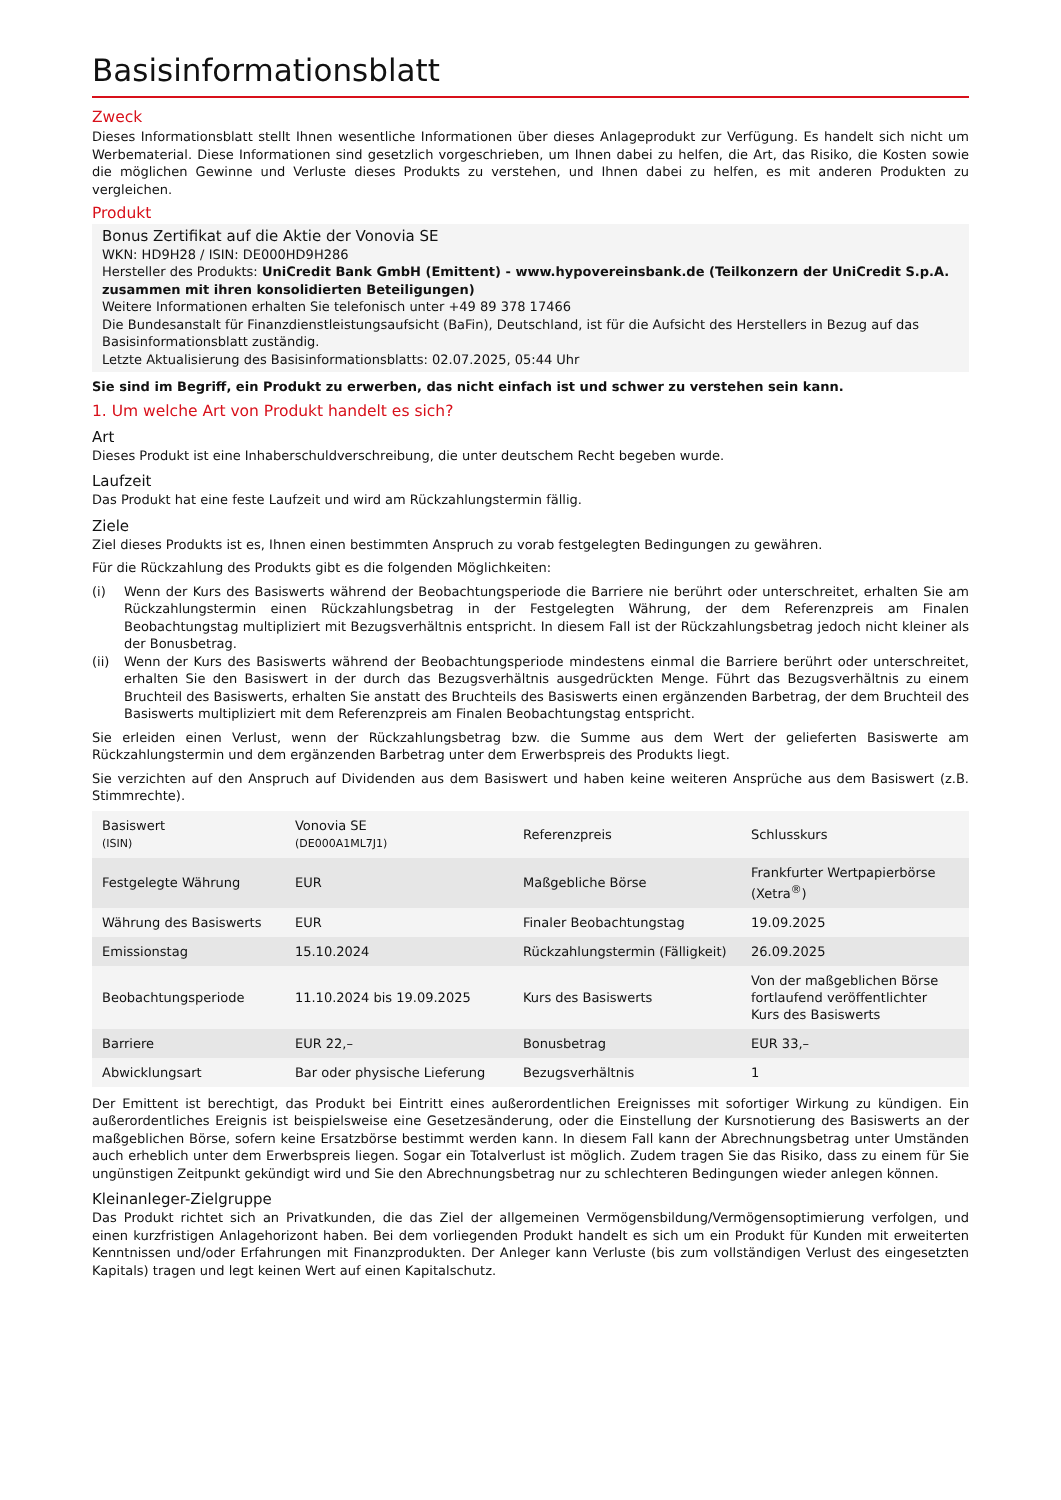Basisinformationsblatt
Zweck
Dieses Informationsblatt stellt Ihnen wesentliche Informationen über dieses Anlageprodukt zur Verfügung. Es handelt sich nicht um Werbematerial. Diese Informationen sind gesetzlich vorgeschrieben, um Ihnen dabei zu helfen, die Art, das Risiko, die Kosten sowie die möglichen Gewinne und Verluste dieses Produkts zu verstehen, und Ihnen dabei zu helfen, es mit anderen Produkten zu vergleichen.
Produkt
Bonus Zertifikat auf die Aktie der Vonovia SE
WKN: HD9H28 / ISIN: DE000HD9H286
Hersteller des Produkts: UniCredit Bank GmbH (Emittent) - www.hypovereinsbank.de (Teilkonzern der UniCredit S.p.A. zusammen mit ihren konsolidierten Beteiligungen)
Weitere Informationen erhalten Sie telefonisch unter +49 89 378 17466
Die Bundesanstalt für Finanzdienstleistungsaufsicht (BaFin), Deutschland, ist für die Aufsicht des Herstellers in Bezug auf das Basisinformationsblatt zuständig.
Letzte Aktualisierung des Basisinformationsblatts: 02.07.2025, 05:44 Uhr
Sie sind im Begriff, ein Produkt zu erwerben, das nicht einfach ist und schwer zu verstehen sein kann.
1. Um welche Art von Produkt handelt es sich?
Art
Dieses Produkt ist eine Inhaberschuldverschreibung, die unter deutschem Recht begeben wurde.
Laufzeit
Das Produkt hat eine feste Laufzeit und wird am Rückzahlungstermin fällig.
Ziele
Ziel dieses Produkts ist es, Ihnen einen bestimmten Anspruch zu vorab festgelegten Bedingungen zu gewähren.
Für die Rückzahlung des Produkts gibt es die folgenden Möglichkeiten:
(i) Wenn der Kurs des Basiswerts während der Beobachtungsperiode die Barriere nie berührt oder unterschreitet, erhalten Sie am Rückzahlungstermin einen Rückzahlungsbetrag in der Festgelegten Währung, der dem Referenzpreis am Finalen Beobachtungstag multipliziert mit Bezugsverhältnis entspricht. In diesem Fall ist der Rückzahlungsbetrag jedoch nicht kleiner als der Bonusbetrag.
(ii) Wenn der Kurs des Basiswerts während der Beobachtungsperiode mindestens einmal die Barriere berührt oder unterschreitet, erhalten Sie den Basiswert in der durch das Bezugsverhältnis ausgedrückten Menge. Führt das Bezugsverhältnis zu einem Bruchteil des Basiswerts, erhalten Sie anstatt des Bruchteils des Basiswerts einen ergänzenden Barbetrag, der dem Bruchteil des Basiswerts multipliziert mit dem Referenzpreis am Finalen Beobachtungstag entspricht.
Sie erleiden einen Verlust, wenn der Rückzahlungsbetrag bzw. die Summe aus dem Wert der gelieferten Basiswerte am Rückzahlungstermin und dem ergänzenden Barbetrag unter dem Erwerbspreis des Produkts liegt.
Sie verzichten auf den Anspruch auf Dividenden aus dem Basiswert und haben keine weiteren Ansprüche aus dem Basiswert (z.B. Stimmrechte).
| Basiswert (ISIN) | Vonovia SE (DE000A1ML7J1) | Referenzpreis | Schlusskurs |
| Festgelegte Währung | EUR | Maßgebliche Börse | Frankfurter Wertpapierbörse (Xetra<sup>®</sup>) |
| Währung des Basiswerts | EUR | Finaler Beobachtungstag | 19.09.2025 |
| Emissionstag | 15.10.2024 | Rückzahlungstermin (Fälligkeit) | 26.09.2025 |
| Beobachtungsperiode | 11.10.2024 bis 19.09.2025 | Kurs des Basiswerts | Von der maßgeblichen Börse fortlaufend veröffentlichter Kurs des Basiswerts |
| Barriere | EUR 22,– | Bonusbetrag | EUR 33,– |
| Abwicklungsart | Bar oder physische Lieferung | Bezugsverhältnis | 1 |
Der Emittent ist berechtigt, das Produkt bei Eintritt eines außerordentlichen Ereignisses mit sofortiger Wirkung zu kündigen. Ein außerordentliches Ereignis ist beispielsweise eine Gesetzesänderung, oder die Einstellung der Kursnotierung des Basiswerts an der maßgeblichen Börse, sofern keine Ersatzbörse bestimmt werden kann. In diesem Fall kann der Abrechnungsbetrag unter Umständen auch erheblich unter dem Erwerbspreis liegen. Sogar ein Totalverlust ist möglich. Zudem tragen Sie das Risiko, dass zu einem für Sie ungünstigen Zeitpunkt gekündigt wird und Sie den Abrechnungsbetrag nur zu schlechteren Bedingungen wieder anlegen können.
Kleinanleger-Zielgruppe
Das Produkt richtet sich an Privatkunden, die das Ziel der allgemeinen Vermögensbildung/Vermögensoptimierung verfolgen, und einen kurzfristigen Anlagehorizont haben. Bei dem vorliegenden Produkt handelt es sich um ein Produkt für Kunden mit erweiterten Kenntnissen und/oder Erfahrungen mit Finanzprodukten. Der Anleger kann Verluste (bis zum vollständigen Verlust des eingesetzten Kapitals) tragen und legt keinen Wert auf einen Kapitalschutz.